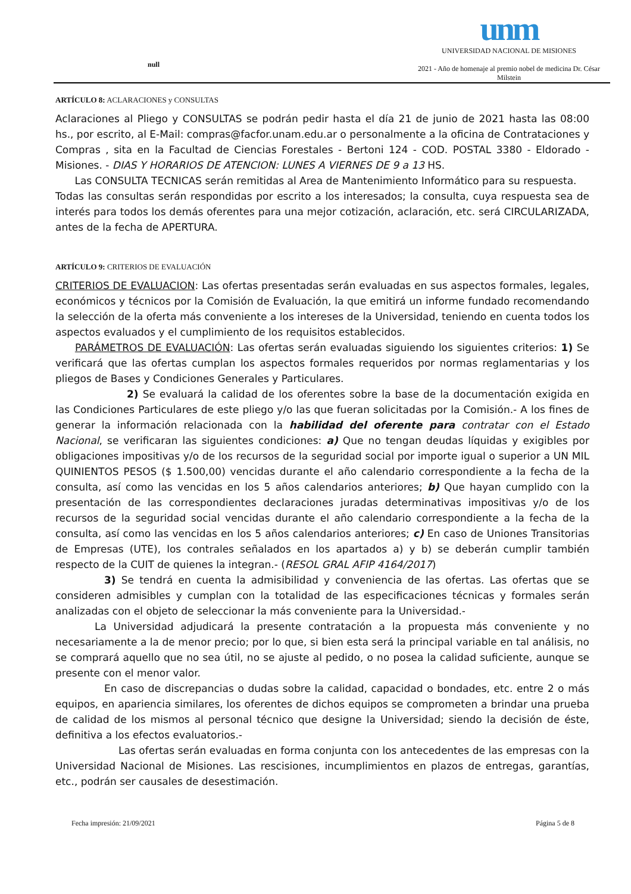null
unm
UNIVERSIDAD NACIONAL DE MISIONES
2021 - Año de homenaje al premio nobel de medicina Dr. César Milstein
ARTÍCULO 8: ACLARACIONES y CONSULTAS
Aclaraciones al Pliego y CONSULTAS se podrán pedir hasta el día 21 de junio de 2021 hasta las 08:00 hs., por escrito, al E-Mail: compras@facfor.unam.edu.ar o personalmente a la oficina de Contrataciones y Compras , sita en la Facultad de Ciencias Forestales - Bertoni 124 - COD. POSTAL 3380 - Eldorado - Misiones. - DIAS Y HORARIOS DE ATENCION: LUNES A VIERNES DE 9 a 13 HS.
Las CONSULTA TECNICAS serán remitidas al Area de Mantenimiento Informático para su respuesta.
Todas las consultas serán respondidas por escrito a los interesados; la consulta, cuya respuesta sea de interés para todos los demás oferentes para una mejor cotización, aclaración, etc. será CIRCULARIZADA, antes de la fecha de APERTURA.
ARTÍCULO 9: CRITERIOS DE EVALUACIÓN
CRITERIOS DE EVALUACION: Las ofertas presentadas serán evaluadas en sus aspectos formales, legales, económicos y técnicos por la Comisión de Evaluación, la que emitirá un informe fundado recomendando la selección de la oferta más conveniente a los intereses de la Universidad, teniendo en cuenta todos los aspectos evaluados y el cumplimiento de los requisitos establecidos.
PARÁMETROS DE EVALUACIÓN: Las ofertas serán evaluadas siguiendo los siguientes criterios: 1) Se verificará que las ofertas cumplan los aspectos formales requeridos por normas reglamentarias y los pliegos de Bases y Condiciones Generales y Particulares.
2) Se evaluará la calidad de los oferentes sobre la base de la documentación exigida en las Condiciones Particulares de este pliego y/o las que fueran solicitadas por la Comisión.- A los fines de generar la información relacionada con la habilidad del oferente para contratar con el Estado Nacional, se verificaran las siguientes condiciones: a) Que no tengan deudas líquidas y exigibles por obligaciones impositivas y/o de los recursos de la seguridad social por importe igual o superior a UN MIL QUINIENTOS PESOS ($ 1.500,00) vencidas durante el año calendario correspondiente a la fecha de la consulta, así como las vencidas en los 5 años calendarios anteriores; b) Que hayan cumplido con la presentación de las correspondientes declaraciones juradas determinativas impositivas y/o de los recursos de la seguridad social vencidas durante el año calendario correspondiente a la fecha de la consulta, así como las vencidas en los 5 años calendarios anteriores; c) En caso de Uniones Transitorias de Empresas (UTE), los contrales señalados en los apartados a) y b) se deberán cumplir también respecto de la CUIT de quienes la integran.- (RESOL GRAL AFIP 4164/2017)
3) Se tendrá en cuenta la admisibilidad y conveniencia de las ofertas. Las ofertas que se consideren admisibles y cumplan con la totalidad de las especificaciones técnicas y formales serán analizadas con el objeto de seleccionar la más conveniente para la Universidad.-
La Universidad adjudicará la presente contratación a la propuesta más conveniente y no necesariamente a la de menor precio; por lo que, si bien esta será la principal variable en tal análisis, no se comprará aquello que no sea útil, no se ajuste al pedido, o no posea la calidad suficiente, aunque se presente con el menor valor.
En caso de discrepancias o dudas sobre la calidad, capacidad o bondades, etc. entre 2 o más equipos, en apariencia similares, los oferentes de dichos equipos se comprometen a brindar una prueba de calidad de los mismos al personal técnico que designe la Universidad; siendo la decisión de éste, definitiva a los efectos evaluatorios.-
Las ofertas serán evaluadas en forma conjunta con los antecedentes de las empresas con la Universidad Nacional de Misiones. Las rescisiones, incumplimientos en plazos de entregas, garantías, etc., podrán ser causales de desestimación.
Fecha impresión: 21/09/2021 Página 5 de 8